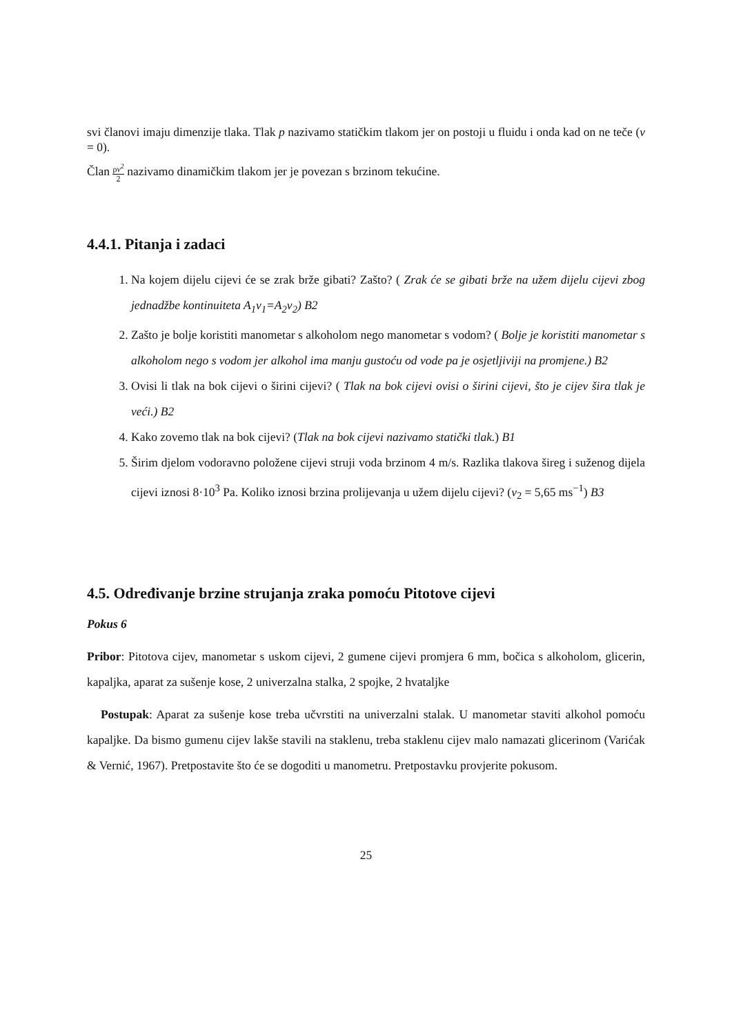svi članovi imaju dimenzije tlaka. Tlak p nazivamo statičkim tlakom jer on postoji u fluidu i onda kad on ne teče (v = 0).
Član ρv<sup>2</sup> 2 nazivamo dinamičkim tlakom jer je povezan s brzinom tekućine.
4.4.1. Pitanja i zadaci
1. Na kojem dijelu cijevi će se zrak brže gibati? Zašto? ( Zrak će se gibati brže na užem dijelu cijevi zbog jednadžbe kontinuiteta A<sub>1</sub>v<sub>1</sub>=A<sub>2</sub>v<sub>2</sub>) B2
2. Zašto je bolje koristiti manometar s alkoholom nego manometar s vodom? ( Bolje je koristiti manometar s alkoholom nego s vodom jer alkohol ima manju gustoću od vode pa je osjetljiviji na promjene.) B2
3. Ovisi li tlak na bok cijevi o širini cijevi? ( Tlak na bok cijevi ovisi o širini cijevi, što je cijev šira tlak je veći.) B2
4. Kako zovemo tlak na bok cijevi? (Tlak na bok cijevi nazivamo statički tlak.) B1
5. Širim djelom vodoravno položene cijevi struji voda brzinom 4 m/s. Razlika tlakova šireg i suženog dijela cijevi iznosi 8·10<sup>3</sup> Pa. Koliko iznosi brzina prolijevanja u užem dijelu cijevi? (v<sub>2</sub> = 5,65 ms<sup>−1</sup>) B3
4.5. Određivanje brzine strujanja zraka pomoću Pitotove cijevi
Pokus 6
Pribor: Pitotova cijev, manometar s uskom cijevi, 2 gumene cijevi promjera 6 mm, bočica s alkoholom, glicerin, kapaljka, aparat za sušenje kose, 2 univerzalna stalka, 2 spojke, 2 hvataljke
Postupak: Aparat za sušenje kose treba učvrstiti na univerzalni stalak. U manometar staviti alkohol pomoću kapaljke. Da bismo gumenu cijev lakše stavili na staklenu, treba staklenu cijev malo namazati glicerinom (Varićak & Vernić, 1967). Pretpostavite što će se dogoditi u manometru. Pretpostavku provjerite pokusom.
25